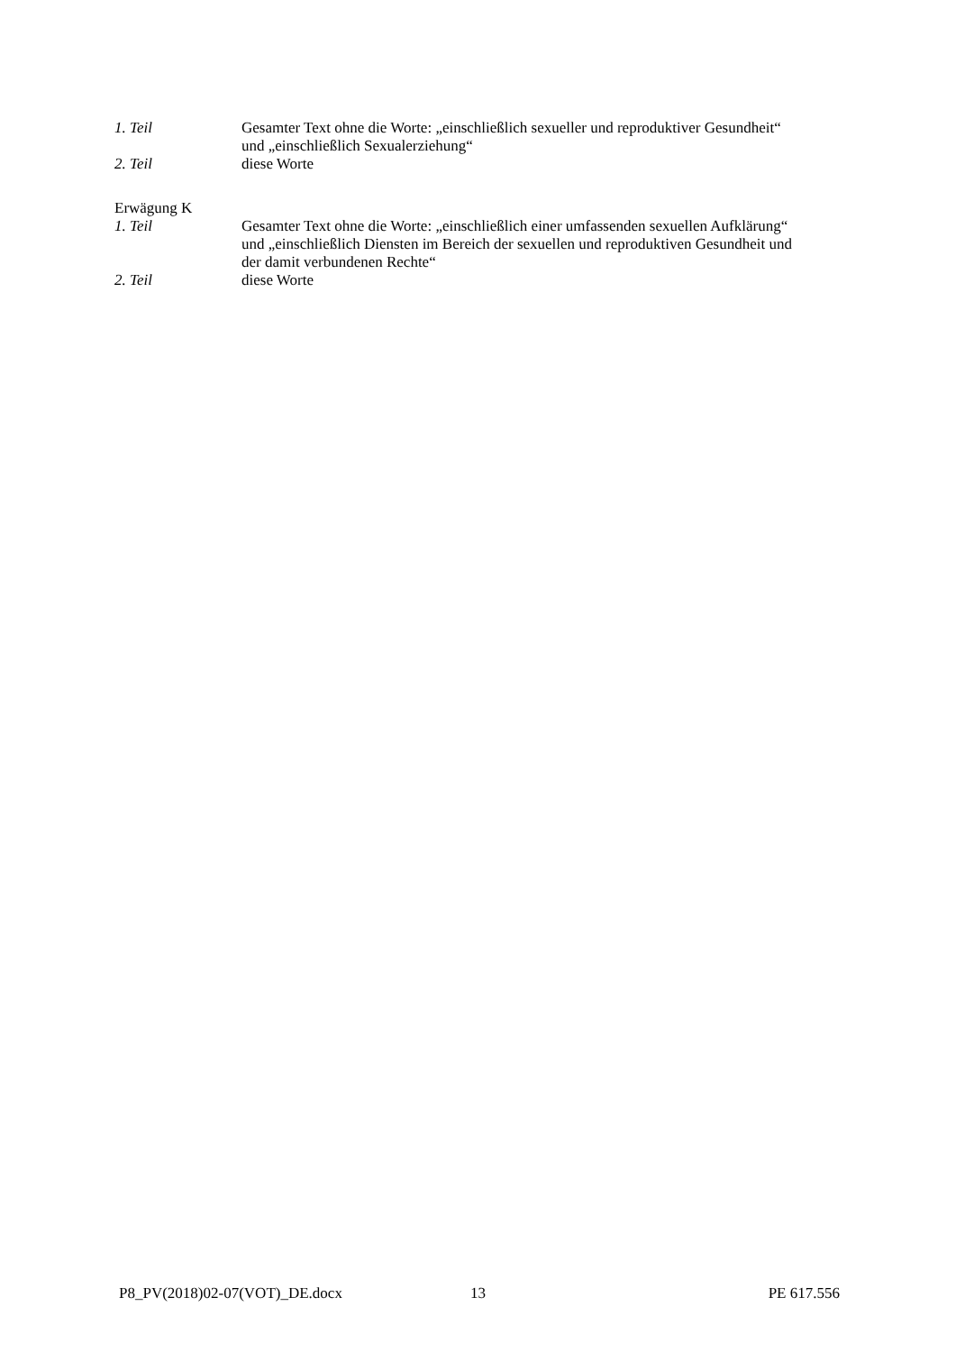1. Teil Gesamter Text ohne die Worte: „einschließlich sexueller und reproduktiver Gesundheit“ und „einschließlich Sexualerziehung“
2. Teil diese Worte
Erwägung K
1. Teil Gesamter Text ohne die Worte: „einschließlich einer umfassenden sexuellen Aufklärung“ und „einschließlich Diensten im Bereich der sexuellen und reproduktiven Gesundheit und der damit verbundenen Rechte“
2. Teil diese Worte
P8_PV(2018)02-07(VOT)_DE.docx 13 PE 617.556